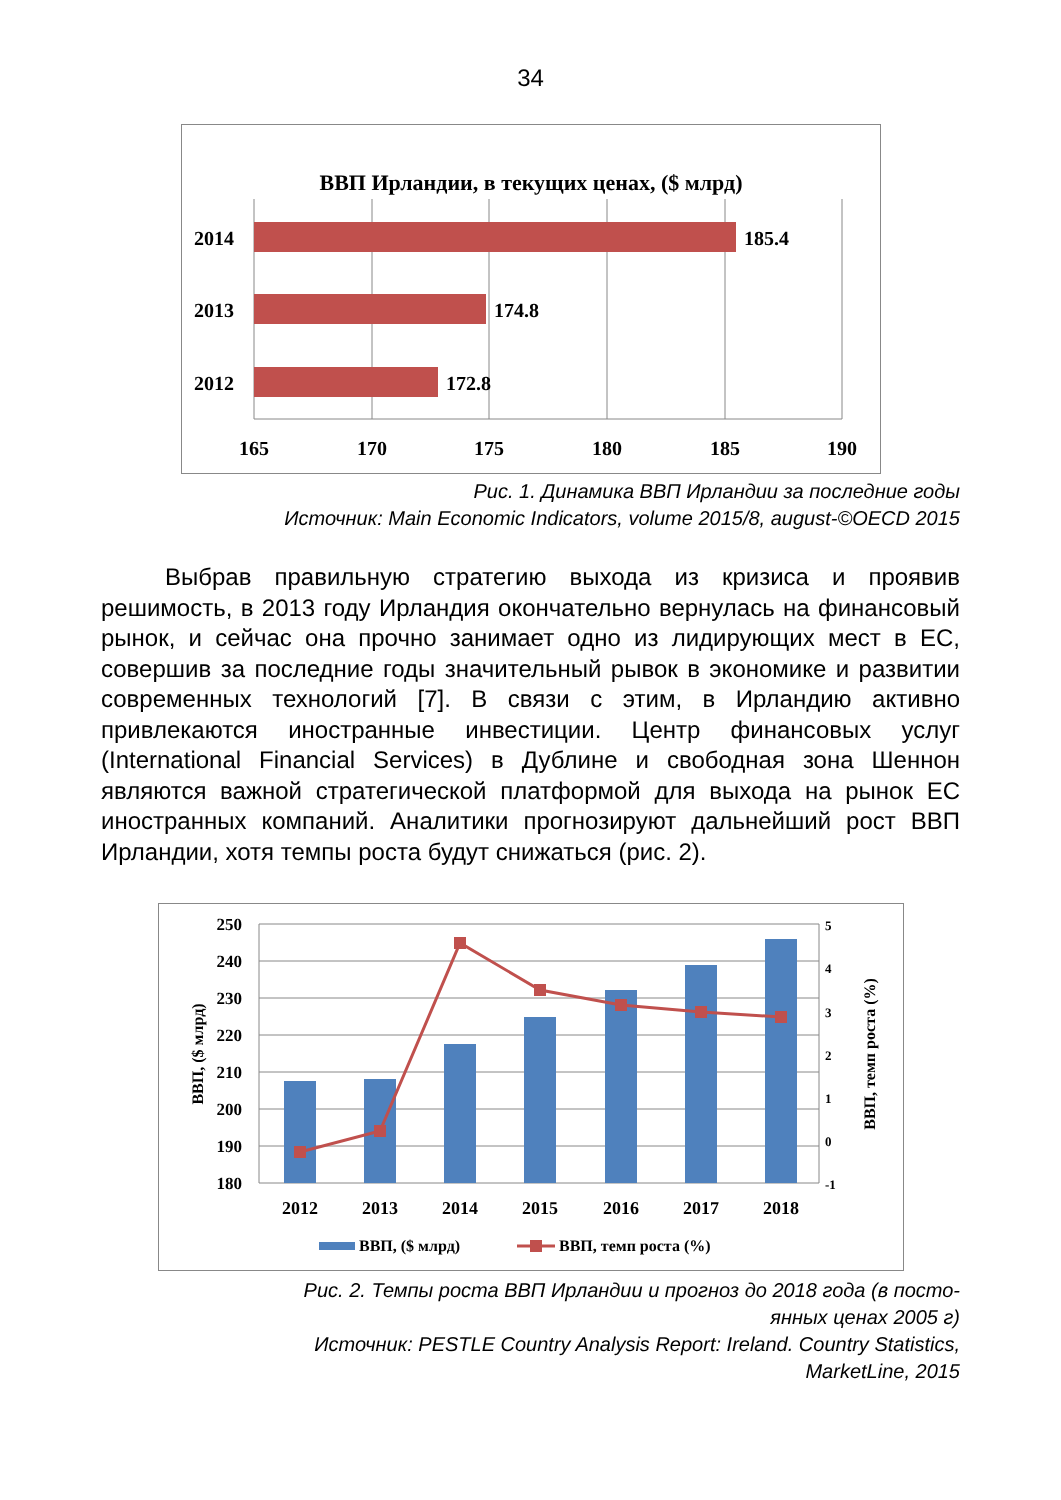34
ВВП Ирландии, в текущих ценах, ($ млрд)
2014
2013
2012
185.4
174.8
172.8
165
170
175
180
185
190
Рис. 1. Динамика ВВП Ирландии за последние годы
Источник: Main Economic Indicators, volume 2015/8, august-©OECD 2015
Выбрав правильную стратегию выхода из кризиса и проявив решимость, в 2013 году Ирландия окончательно вернулась на финансовый рынок, и сейчас она прочно занимает одно из лидирующих мест в ЕС, совершив за последние годы значительный рывок в экономике и развитии современных технологий [7]. В связи с этим, в Ирландию активно привлекаются иностранные инвестиции. Центр финансовых услуг (International Financial Services) в Дублине и свободная зона Шеннон являются важной стратегической платформой для выхода на рынок ЕС иностранных компаний. Аналитики прогнозируют дальнейший рост ВВП Ирландии, хотя темпы роста будут снижаться (рис. 2).
250
240
230
220
210
200
190
180
5
4
3
2
1
0
-1
ВВП, ($ млрд)
ВВП, темп роста (%)
2012
2013
2014
2015
2016
2017
2018
ВВП, ($ млрд)
ВВП, темп роста (%)
Рис. 2. Темпы роста ВВП Ирландии и прогноз до 2018 года (в посто-
янных ценах 2005 г)
Источник: PESTLE Country Analysis Report: Ireland. Country Statistics,
MarketLine, 2015